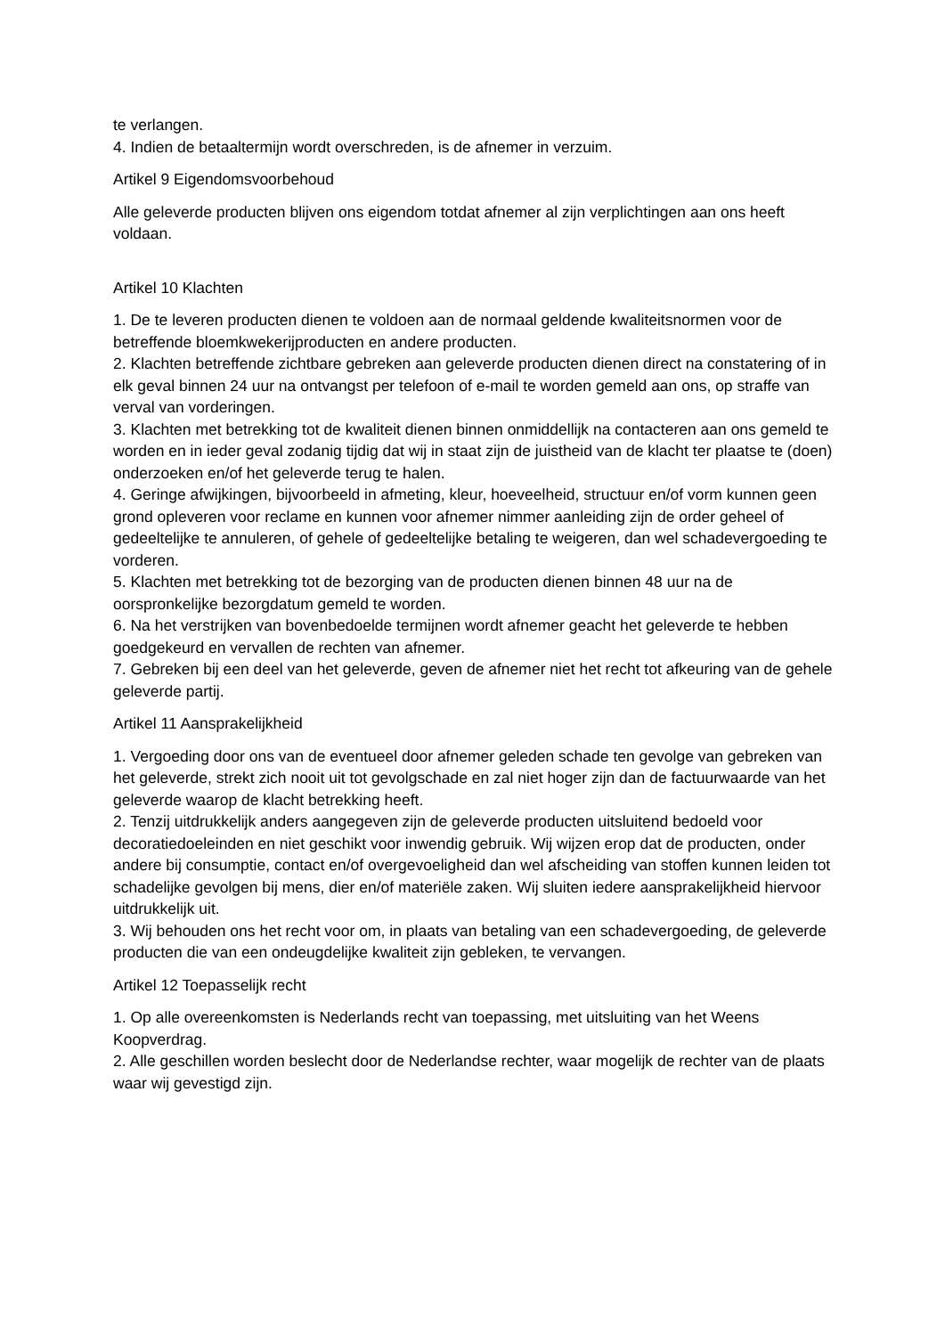te verlangen.
4. Indien de betaaltermijn wordt overschreden, is de afnemer in verzuim.
Artikel 9 Eigendomsvoorbehoud
Alle geleverde producten blijven ons eigendom totdat afnemer al zijn verplichtingen aan ons heeft voldaan.
Artikel 10 Klachten
1. De te leveren producten dienen te voldoen aan de normaal geldende kwaliteitsnormen voor de betreffende bloemkwekerijproducten en andere producten.
2. Klachten betreffende zichtbare gebreken aan geleverde producten dienen direct na constatering of in elk geval binnen 24 uur na ontvangst per telefoon of e-mail te worden gemeld aan ons, op straffe van verval van vorderingen.
3. Klachten met betrekking tot de kwaliteit dienen binnen onmiddellijk na contacteren aan ons gemeld te worden en in ieder geval zodanig tijdig dat wij in staat zijn de juistheid van de klacht ter plaatse te (doen) onderzoeken en/of het geleverde terug te halen.
4. Geringe afwijkingen, bijvoorbeeld in afmeting, kleur, hoeveelheid, structuur en/of vorm kunnen geen grond opleveren voor reclame en kunnen voor afnemer nimmer aanleiding zijn de order geheel of gedeeltelijke te annuleren, of gehele of gedeeltelijke betaling te weigeren, dan wel schadevergoeding te vorderen.
5. Klachten met betrekking tot de bezorging van de producten dienen binnen 48 uur na de oorspronkelijke bezorgdatum gemeld te worden.
6. Na het verstrijken van bovenbedoelde termijnen wordt afnemer geacht het geleverde te hebben goedgekeurd en vervallen de rechten van afnemer.
7. Gebreken bij een deel van het geleverde, geven de afnemer niet het recht tot afkeuring van de gehele geleverde partij.
Artikel 11 Aansprakelijkheid
1. Vergoeding door ons van de eventueel door afnemer geleden schade ten gevolge van gebreken van het geleverde, strekt zich nooit uit tot gevolgschade en zal niet hoger zijn dan de factuurwaarde van het geleverde waarop de klacht betrekking heeft.
2. Tenzij uitdrukkelijk anders aangegeven zijn de geleverde producten uitsluitend bedoeld voor decoratiedoeleinden en niet geschikt voor inwendig gebruik. Wij wijzen erop dat de producten, onder andere bij consumptie, contact en/of overgevoeligheid dan wel afscheiding van stoffen kunnen leiden tot schadelijke gevolgen bij mens, dier en/of materiële zaken. Wij sluiten iedere aansprakelijkheid hiervoor uitdrukkelijk uit.
3. Wij behouden ons het recht voor om, in plaats van betaling van een schadevergoeding, de geleverde producten die van een ondeugdelijke kwaliteit zijn gebleken, te vervangen.
Artikel 12 Toepasselijk recht
1. Op alle overeenkomsten is Nederlands recht van toepassing, met uitsluiting van het Weens Koopverdrag.
2. Alle geschillen worden beslecht door de Nederlandse rechter, waar mogelijk de rechter van de plaats waar wij gevestigd zijn.